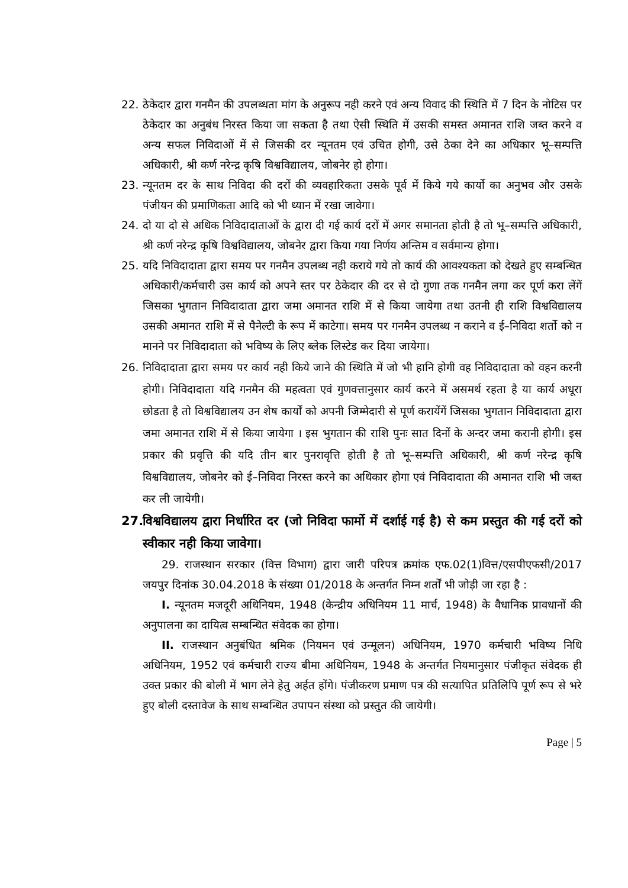22. ठेकेदार द्वारा गनमैन की उपलब्धता मांग के अनुरूप नही करने एवं अन्य विवाद की स्थिति में 7 दिन के नोटिस पर ठेकेदार का अनुबंध निरस्त किया जा सकता है तथा ऐसी स्थिति में उसकी समस्त अमानत राशि जब्त करने व अन्य सफल निविदाओं में से जिसकी दर न्यूनतम एवं उचित होगी, उसे ठेका देने का अधिकार भू–सम्पत्ति अधिकारी, श्री कर्ण नरेन्द्र कृषि विश्वविद्यालय, जोबनेर हो होगा।
23. न्यूनतम दर के साथ निविदा की दरों की व्यवहारिकता उसके पूर्व में किये गये कार्यो का अनुभव और उसके पंजीयन की प्रमाणिकता आदि को भी ध्यान में रखा जावेगा।
24. दो या दो से अधिक निविदादाताओं के द्वारा दी गई कार्य दरों में अगर समानता होती है तो भू–सम्पत्ति अधिकारी, श्री कर्ण नरेन्द्र कृषि विश्वविद्यालय, जोबनेर द्वारा किया गया निर्णय अन्तिम व सर्वमान्य होगा।
25. यदि निविदादाता द्वारा समय पर गनमैन उपलब्ध नही कराये गये तो कार्य की आवश्यकता को देखते हुए सम्बन्धित अधिकारी/कर्मचारी उस कार्य को अपने स्तर पर ठेकेदार की दर से दो गुणा तक गनमैन लगा कर पूर्ण करा लेंगें जिसका भुगतान निविदादाता द्वारा जमा अमानत राशि में से किया जायेगा तथा उतनी ही राशि विश्वविद्यालय उसकी अमानत राशि में से पैनेल्टी के रूप में काटेगा। समय पर गनमैन उपलब्ध न कराने व ई–निविदा शर्तो को न मानने पर निविदादाता को भविष्य के लिए ब्लेक लिस्टेड कर दिया जायेगा।
26. निविदादाता द्वारा समय पर कार्य नही किये जाने की स्थिति में जो भी हानि होगी वह निविदादाता को वहन करनी होगी। निविदादाता यदि गनमैन की महत्वता एवं गुणवत्तानुसार कार्य करने में असमर्थ रहता है या कार्य अधूरा छोडता है तो विश्वविद्यालय उन शेष कार्यों को अपनी जिम्मेदारी से पूर्ण करायेंगें जिसका भुगतान निविदादाता द्वारा जमा अमानत राशि में से किया जायेगा । इस भुगतान की राशि पुनः सात दिनों के अन्दर जमा करानी होगी। इस प्रकार की प्रवृत्ति की यदि तीन बार पुनरावृत्ति होती है तो भू–सम्पत्ति अधिकारी, श्री कर्ण नरेन्द्र कृषि विश्वविद्यालय, जोबनेर को ई–निविदा निरस्त करने का अधिकार होगा एवं निविदादाता की अमानत राशि भी जब्त कर ली जायेगी।
27.
विश्वविद्यालय द्वारा निर्धारित दर (जो निविदा फार्मो में दर्शाई गई है) से कम प्रस्तुत की गई दरों को स्वीकार नही किया जावेगा।
29. राजस्थान सरकार (वित्त विभाग) द्वारा जारी परिपत्र क्रमांक एफ.02(1)वित्त/एसपीएफसी/2017 जयपुर दिनांक 30.04.2018 के संख्या 01/2018 के अन्तर्गत निम्न शर्तों भी जोड़ी जा रहा है :
I. न्यूनतम मजदूरी अधिनियम, 1948 (केन्द्रीय अधिनियम 11 मार्च, 1948) के वैधानिक प्रावधानों की अनुपालना का दायित्व सम्बन्धित संवेदक का होगा।
II. राजस्थान अनुबंधित श्रमिक (नियमन एवं उन्मूलन) अधिनियम, 1970 कर्मचारी भविष्य निधि अधिनियम, 1952 एवं कर्मचारी राज्य बीमा अधिनियम, 1948 के अन्तर्गत नियमानुसार पंजीकृत संवेदक ही उक्त प्रकार की बोली में भाग लेने हेतु अर्हत होंगे। पंजीकरण प्रमाण पत्र की सत्यापित प्रतिलिपि पूर्ण रूप से भरे हुए बोली दस्तावेज के साथ सम्बन्धित उपापन संस्था को प्रस्तुत की जायेगी।
Page | 5